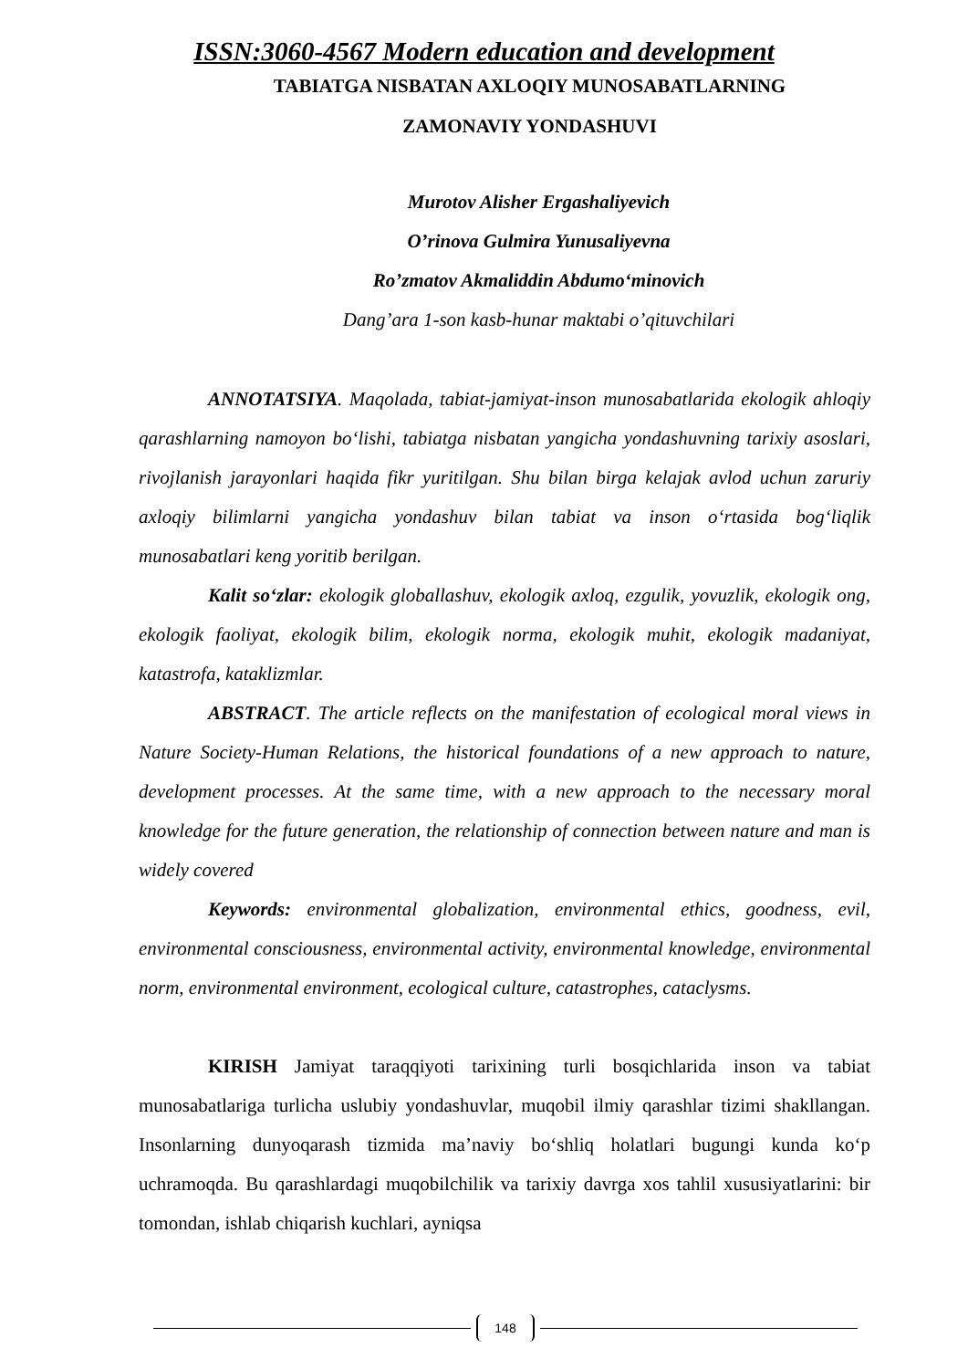ISSN:3060-4567 Modern education and development
TABIATGA NISBATAN AXLOQIY MUNOSABATLARNING
ZAMONAVIY YONDASHUVI
Murotov Alisher Ergashaliyevich
O’rinova Gulmira Yunusaliyevna
Ro’zmatov Akmaliddin Abdumo‘minovich
Dang’ara 1-son kasb-hunar maktabi o’qituvchilari
ANNOTATSIYA. Maqolada, tabiat-jamiyat-inson munosabatlarida ekologik ahloqiy qarashlarning namoyon bo‘lishi, tabiatga nisbatan yangicha yondashuvning tarixiy asoslari, rivojlanish jarayonlari haqida fikr yuritilgan. Shu bilan birga kelajak avlod uchun zaruriy axloqiy bilimlarni yangicha yondashuv bilan tabiat va inson o‘rtasida bog‘liqlik munosabatlari keng yoritib berilgan.
Kalit so‘zlar: ekologik globallashuv, ekologik axloq, ezgulik, yovuzlik, ekologik ong, ekologik faoliyat, ekologik bilim, ekologik norma, ekologik muhit, ekologik madaniyat, katastrofa, kataklizmlar.
ABSTRACT. The article reflects on the manifestation of ecological moral views in Nature Society-Human Relations, the historical foundations of a new approach to nature, development processes. At the same time, with a new approach to the necessary moral knowledge for the future generation, the relationship of connection between nature and man is widely covered
Keywords: environmental globalization, environmental ethics, goodness, evil, environmental consciousness, environmental activity, environmental knowledge, environmental norm, environmental environment, ecological culture, catastrophes, cataclysms.
KIRISH Jamiyat taraqqiyoti tarixining turli bosqichlarida inson va tabiat munosabatlariga turlicha uslubiy yondashuvlar, muqobil ilmiy qarashlar tizimi shakllangan. Insonlarning dunyoqarash tizmida ma’naviy bo‘shliq holatlari bugungi kunda ko‘p uchramoqda. Bu qarashlardagi muqobilchilik va tarixiy davrga xos tahlil xususiyatlarini: bir tomondan, ishlab chiqarish kuchlari, ayniqsa
148